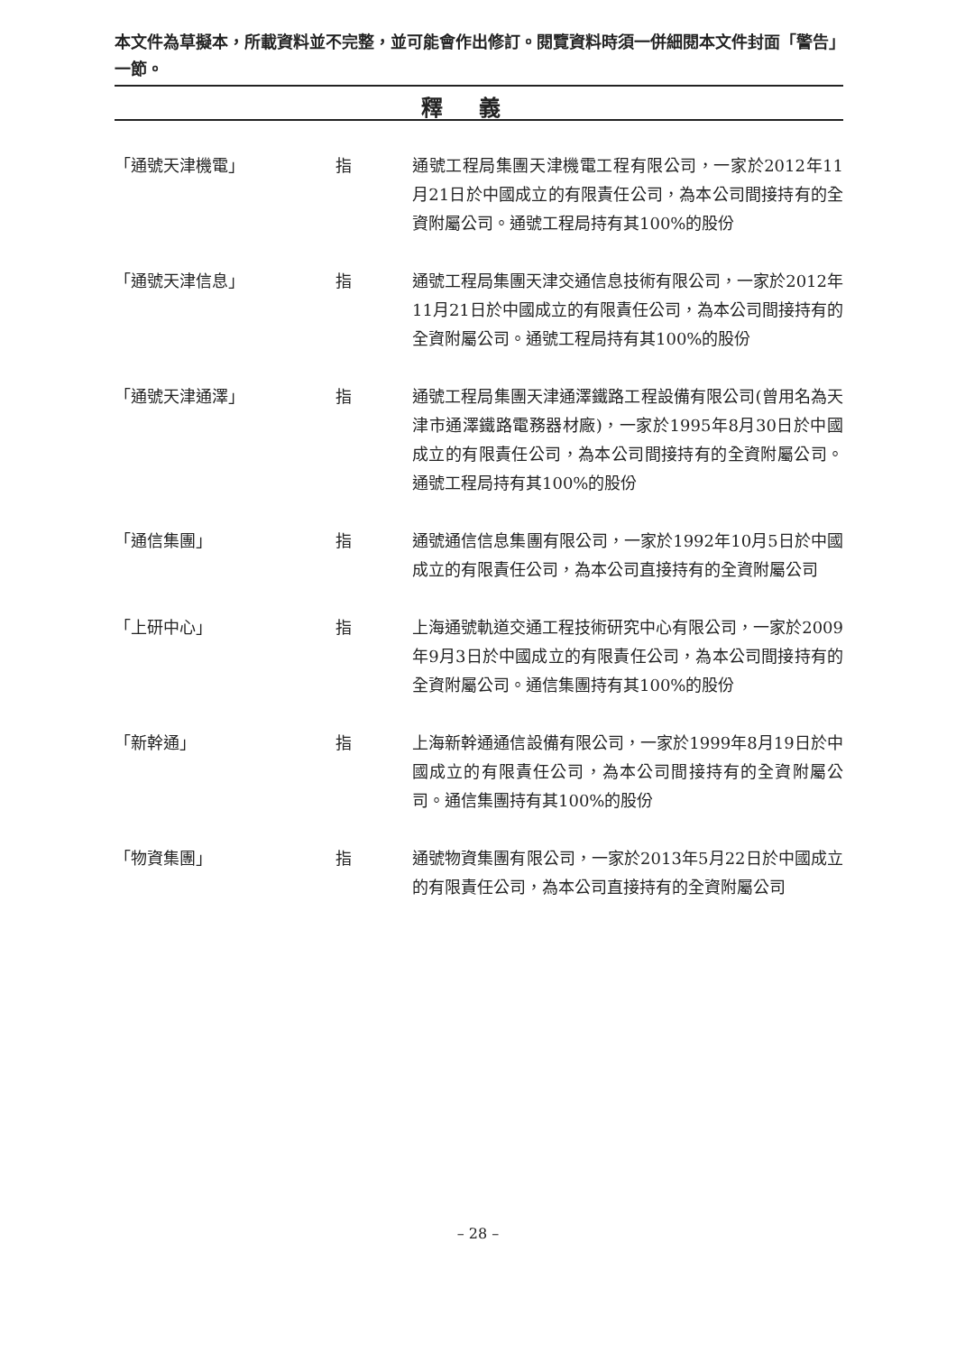本文件為草擬本，所載資料並不完整，並可能會作出修訂。閱覽資料時須一併細閱本文件封面「警告」一節。
釋義
「通號天津機電」 指 通號工程局集團天津機電工程有限公司，一家於2012年11月21日於中國成立的有限責任公司，為本公司間接持有的全資附屬公司。通號工程局持有其100%的股份
「通號天津信息」 指 通號工程局集團天津交通信息技術有限公司，一家於2012年11月21日於中國成立的有限責任公司，為本公司間接持有的全資附屬公司。通號工程局持有其100%的股份
「通號天津通澤」 指 通號工程局集團天津通澤鐵路工程設備有限公司(曾用名為天津市通澤鐵路電務器材廠)，一家於1995年8月30日於中國成立的有限責任公司，為本公司間接持有的全資附屬公司。通號工程局持有其100%的股份
「通信集團」 指 通號通信信息集團有限公司，一家於1992年10月5日於中國成立的有限責任公司，為本公司直接持有的全資附屬公司
「上研中心」 指 上海通號軌道交通工程技術研究中心有限公司，一家於2009年9月3日於中國成立的有限責任公司，為本公司間接持有的全資附屬公司。通信集團持有其100%的股份
「新幹通」 指 上海新幹通通信設備有限公司，一家於1999年8月19日於中國成立的有限責任公司，為本公司間接持有的全資附屬公司。通信集團持有其100%的股份
「物資集團」 指 通號物資集團有限公司，一家於2013年5月22日於中國成立的有限責任公司，為本公司直接持有的全資附屬公司
– 28 –